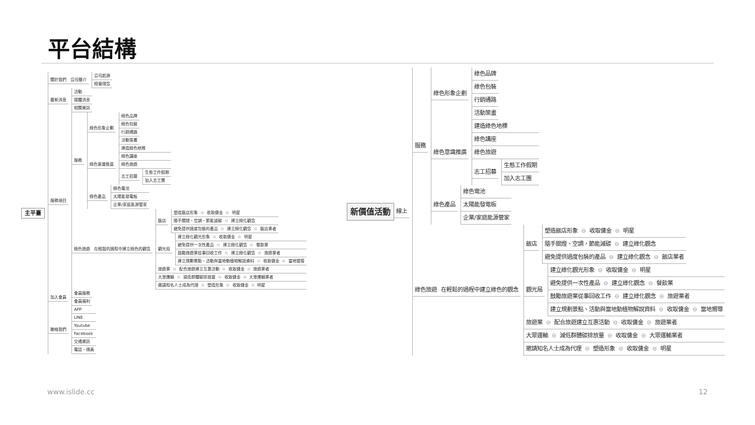平台結構
主平臺
關於我們
公司簡介 公司起源
經營理念
最新消息 活動
媒體消息
相關資訊
服務項目
服務
綠色形象企劃 綠色品牌
綠色包裝
行銷通路
活動策畫
綠色意識推廣
建造綠色地標
綠色講座
綠色旅遊
志工招募 生態工作假期
加入志工團
綠色產品
綠色電池
太陽能發電板
企業/家庭能源管家
綠色旅遊 在輕鬆的過程中建立綠色的觀念
飯店
塑造飯店形象 ⊖ 收取傭金 ⊖ 明星
隨手關燈、空調，節能減碳 ⊖ 建立綠化觀念
避免提供過度包裝的產品 ⊖ 建立綠化觀念 ⊖ 飯店業者
觀光局
建立綠化觀光形象 ⊖ 收取傭金 ⊖ 明星
避免提供一次性產品 ⊖ 建立綠化觀念 ⊖ 餐飲業
鼓勵旅遊業從事回收工作 ⊖ 建立綠化觀念 ⊖ 旅遊業者
建立規劃景點、活動與當地動植物解說資料 ⊖ 收取傭金 ⊖ 當地嚮導
旅遊業 ⊖ 配合旅遊建立互惠活動 ⊖ 收取傭金 ⊖ 旅遊業者
大眾運輸 ⊖ 減低群體碳排放量 ⊖ 收取傭金 ⊖ 大眾運輸業者
邀請知名人士成為代理 ⊖ 塑造形象 ⊖ 收取傭金 ⊖ 明星
加入會員 會員服務
會員福利
聯絡我們
APP
LINE
Youtube
Facebook
交通資訊
電話、傳真
新價值活動
線上
服務
綠色形象企劃 綠色品牌
綠色包裝
行銷通路
活動策畫
綠色意識推廣
建造綠色地標
綠色講座
綠色旅遊
志工招募 生態工作假期
加入志工團
綠色產品
綠色電池
太陽能發電板
企業/家庭能源管家
綠色旅遊 在輕鬆的過程中建立綠色的觀念
飯店
塑造飯店形象 ⊖ 收取傭金 ⊖ 明星
隨手關燈、空調，節能減碳 ⊖ 建立綠化觀念
避免提供過度包裝的產品 ⊖ 建立綠化觀念 ⊖ 飯店業者
觀光局
建立綠化觀光形象 ⊖ 收取傭金 ⊖ 明星
避免提供一次性產品 ⊖ 建立綠化觀念 ⊖ 餐飲業
鼓勵旅遊業從事回收工作 ⊖ 建立綠化觀念 ⊖ 旅遊業者
建立規劃景點、活動與當地動植物解說資料 ⊖ 收取傭金 ⊖ 當地嚮導
旅遊業 ⊖ 配合旅遊建立互惠活動 ⊖ 收取傭金 ⊖ 旅遊業者
大眾運輸 ⊖ 減低群體碳排放量 ⊖ 收取傭金 ⊖ 大眾運輸業者
邀請知名人士成為代理 ⊖ 塑造形象 ⊖ 收取傭金 ⊖ 明星
www.islide.cc 12